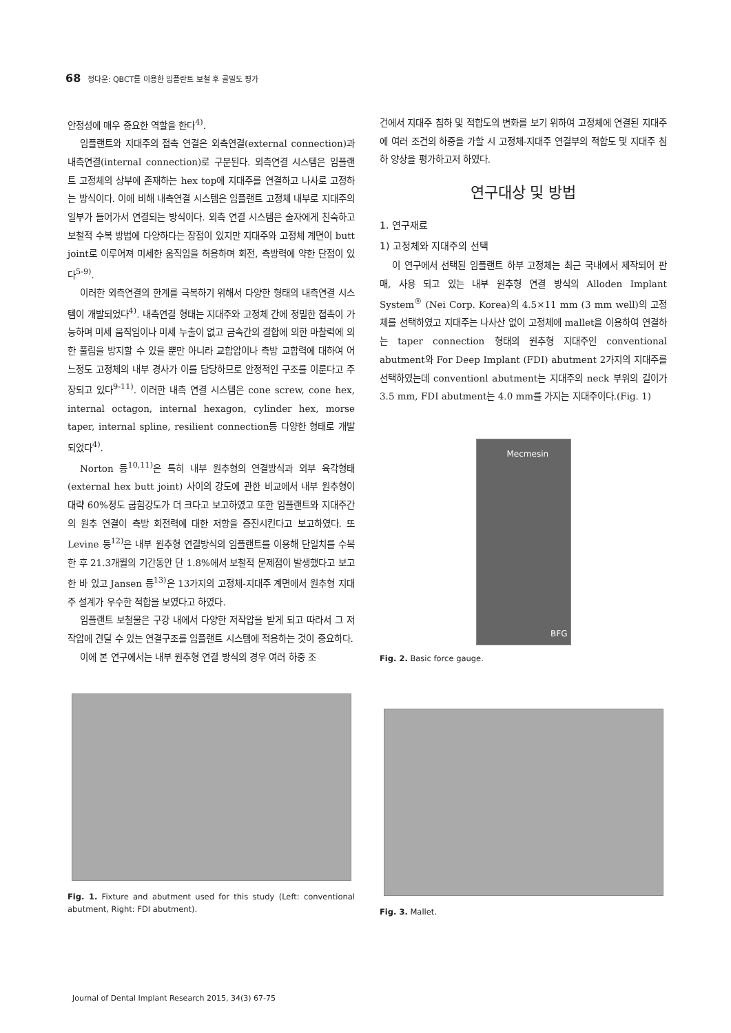68 정다운: QBCT를 이용한 임플란트 보철 후 골밀도 평가
안정성에 매우 중요한 역할을 한다<sup>4)</sup>.
임플랜트와 지대주의 접촉 연결은 외측연결(external connection)과 내측연결(internal connection)로 구분된다. 외측연결 시스템은 임플랜트 고정체의 상부에 존재하는 hex top에 지대주를 연결하고 나사로 고정하는 방식이다. 이에 비해 내측연결 시스템은 임플랜트 고정체 내부로 지대주의 일부가 들어가서 연결되는 방식이다. 외측 연결 시스템은 술자에게 친숙하고 보철적 수복 방법에 다양하다는 장점이 있지만 지대주와 고정체 계면이 butt joint로 이루어져 미세한 움직임을 허용하며 회전, 측방력에 약한 단점이 있다<sup>5-9)</sup>.
이러한 외측연결의 한계를 극복하기 위해서 다양한 형태의 내측연결 시스템이 개발되었다<sup>4)</sup>. 내측연결 형태는 지대주와 고정체 간에 정밀한 접촉이 가능하며 미세 움직임이나 미세 누출이 없고 금속간의 결합에 의한 마찰력에 의한 풀림을 방지할 수 있을 뿐만 아니라 교합압이나 측방 교합력에 대하여 어느정도 고정체의 내부 경사가 이를 담당하므로 안정적인 구조를 이룬다고 주장되고 있다<sup>9-11)</sup>. 이러한 내측 연결 시스템은 cone screw, cone hex, internal octagon, internal hexagon, cylinder hex, morse taper, internal spline, resilient connection등 다양한 형태로 개발되었다<sup>4)</sup>.
Norton 등<sup>10,11)</sup>은 특히 내부 원추형의 연결방식과 외부 육각형태(external hex butt joint) 사이의 강도에 관한 비교에서 내부 원추형이 대략 60%정도 굽힘강도가 더 크다고 보고하였고 또한 임플랜트와 지대주간의 원추 연결이 측방 회전력에 대한 저항을 증진시킨다고 보고하였다. 또 Levine 등<sup>12)</sup>은 내부 원추형 연결방식의 임플랜트를 이용해 단일치를 수복한 후 21.3개월의 기간동안 단 1.8%에서 보철적 문제점이 발생했다고 보고한 바 있고 Jansen 등<sup>13)</sup>은 13가지의 고정체-지대주 계면에서 원추형 지대주 설계가 우수한 적합을 보였다고 하였다.
임플랜트 보철물은 구강 내에서 다양한 저작압을 받게 되고 따라서 그 저작압에 견딜 수 있는 연결구조를 임플랜트 시스템에 적용하는 것이 중요하다.
이에 본 연구에서는 내부 원추형 연결 방식의 경우 여러 하중 조
Fig. 1. Fixture and abutment used for this study (Left: conventional abutment, Right: FDI abutment).
건에서 지대주 침하 및 적합도의 변화를 보기 위하여 고정체에 연결된 지대주에 여러 조건의 하중을 가할 시 고정체-지대주 연결부의 적합도 및 지대주 침하 양상을 평가하고저 하였다.
연구대상 및 방법
1. 연구재료
1) 고정체와 지대주의 선택
이 연구에서 선택된 임플랜트 하부 고정체는 최근 국내에서 제작되어 판매, 사용 되고 있는 내부 원추형 연결 방식의 Alloden Implant System<sup>®</sup> (Nei Corp. Korea)의 4.5×11 mm (3 mm well)의 고정체를 선택하였고 지대주는 나사산 없이 고정체에 mallet을 이용하여 연결하는 taper connection 형태의 원추형 지대주인 conventional abutment와 For Deep Implant (FDI) abutment 2가지의 지대주를 선택하였는데 conventionl abutment는 지대주의 neck 부위의 길이가 3.5 mm, FDI abutment는 4.0 mm를 가지는 지대주이다.(Fig. 1)
Mecmesin
BFG
Fig. 2. Basic force gauge.
Fig. 3. Mallet.
Journal of Dental Implant Research 2015, 34(3) 67-75